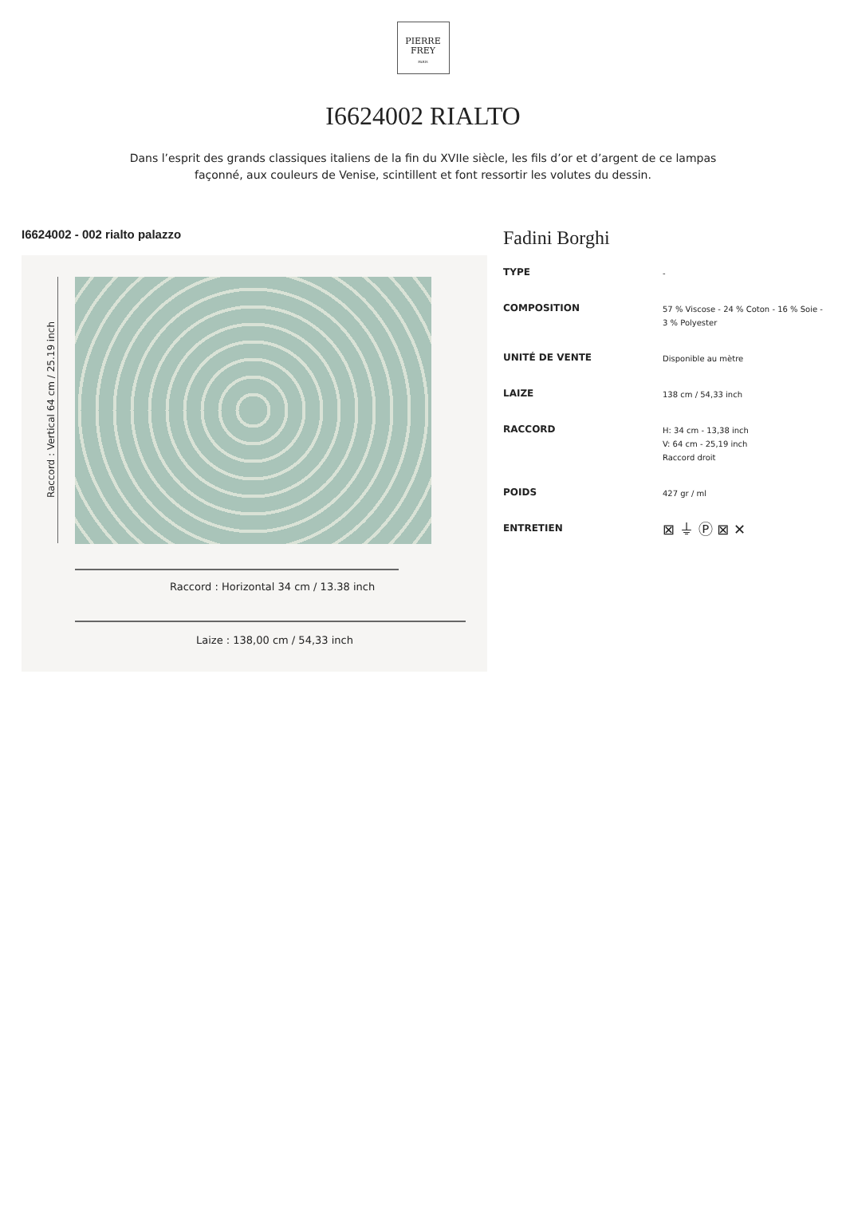PIERRE
FREY
PARIS
I6624002 RIALTO
Dans l’esprit des grands classiques italiens de la fin du XVIIe siècle, les fils d’or et d’argent de ce lampas façonné, aux couleurs de Venise, scintillent et font ressortir les volutes du dessin.
I6624002 - 002 rialto palazzo
Raccord : Vertical 64 cm / 25.19 inch
Raccord : Horizontal 34 cm / 13.38 inch
Laize : 138,00 cm / 54,33 inch
Fadini Borghi
| TYPE | - |
| COMPOSITION | 57 % Viscose - 24 % Coton - 16 % Soie - 3 % Polyester |
| UNITÉ DE VENTE | Disponible au mètre |
| LAIZE | 138 cm / 54,33 inch |
| RACCORD | H: 34 cm - 13,38 inch V: 64 cm - 25,19 inch Raccord droit |
| POIDS | 427 gr / ml |
| ENTRETIEN | ⊠ ⏚ Ⓟ ⊠ ✕ |